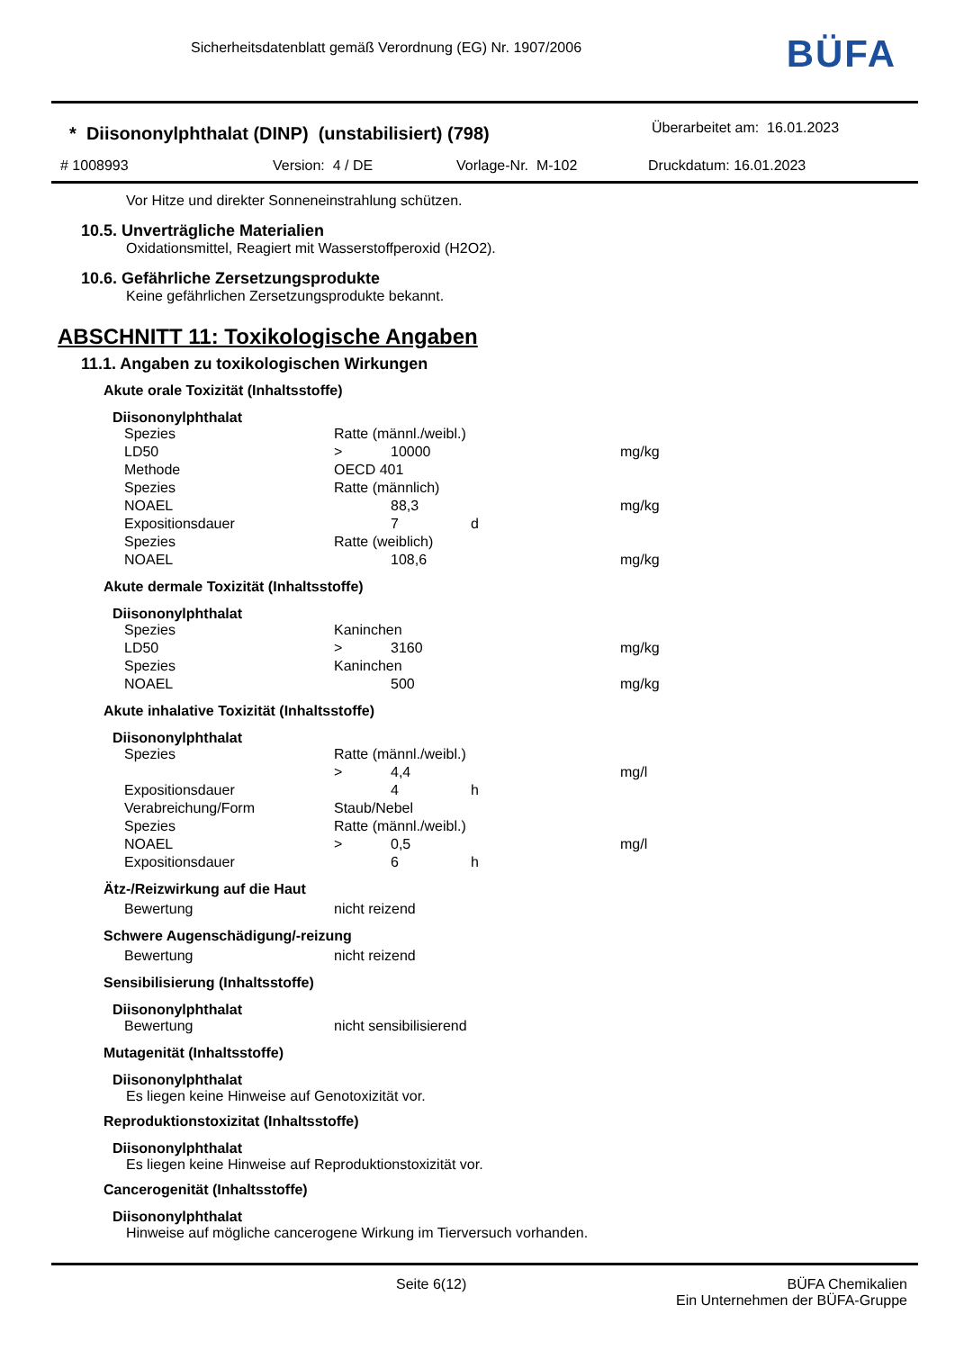Sicherheitsdatenblatt gemäß Verordnung (EG) Nr. 1907/2006
BÜFA
* Diisononylphthalat (DINP) (unstabilisiert) (798)
Überarbeitet am: 16.01.2023
# 1008993 Version: 4 / DE Vorlage-Nr. M-102 Druckdatum: 16.01.2023
Vor Hitze und direkter Sonneneinstrahlung schützen.
10.5. Unverträgliche Materialien
Oxidationsmittel, Reagiert mit Wasserstoffperoxid (H2O2).
10.6. Gefährliche Zersetzungsprodukte
Keine gefährlichen Zersetzungsprodukte bekannt.
ABSCHNITT 11: Toxikologische Angaben
11.1. Angaben zu toxikologischen Wirkungen
Akute orale Toxizität (Inhaltsstoffe)
Diisononylphthalat
| Spezies | Ratte (männl./weibl.) | | | |
| LD50 | > | 10000 | | mg/kg |
| Methode | OECD 401 | | | |
| Spezies | Ratte (männlich) | | | |
| NOAEL | | 88,3 | | mg/kg |
| Expositionsdauer | | 7 | d | |
| Spezies | Ratte (weiblich) | | | |
| NOAEL | | 108,6 | | mg/kg |
Akute dermale Toxizität (Inhaltsstoffe)
Diisononylphthalat
| Spezies | Kaninchen | | | |
| LD50 | > | 3160 | | mg/kg |
| Spezies | Kaninchen | | | |
| NOAEL | | 500 | | mg/kg |
Akute inhalative Toxizität (Inhaltsstoffe)
Diisononylphthalat
| Spezies | Ratte (männl./weibl.) | | | |
| | > | 4,4 | | mg/l |
| Expositionsdauer | | 4 | h | |
| Verabreichung/Form | Staub/Nebel | | | |
| Spezies | Ratte (männl./weibl.) | | | |
| NOAEL | > | 0,5 | | mg/l |
| Expositionsdauer | | 6 | h | |
Ätz-/Reizwirkung auf die Haut
| Bewertung | nicht reizend |
Schwere Augenschädigung/-reizung
| Bewertung | nicht reizend |
Sensibilisierung (Inhaltsstoffe)
Diisononylphthalat
| Bewertung | nicht sensibilisierend |
Mutagenität (Inhaltsstoffe)
Diisononylphthalat
Es liegen keine Hinweise auf Genotoxizität vor.
Reproduktionstoxizitat (Inhaltsstoffe)
Diisononylphthalat
Es liegen keine Hinweise auf Reproduktionstoxizität vor.
Cancerogenität (Inhaltsstoffe)
Diisononylphthalat
Hinweise auf mögliche cancerogene Wirkung im Tierversuch vorhanden.
Seite 6(12)
BÜFA Chemikalien
Ein Unternehmen der BÜFA-Gruppe